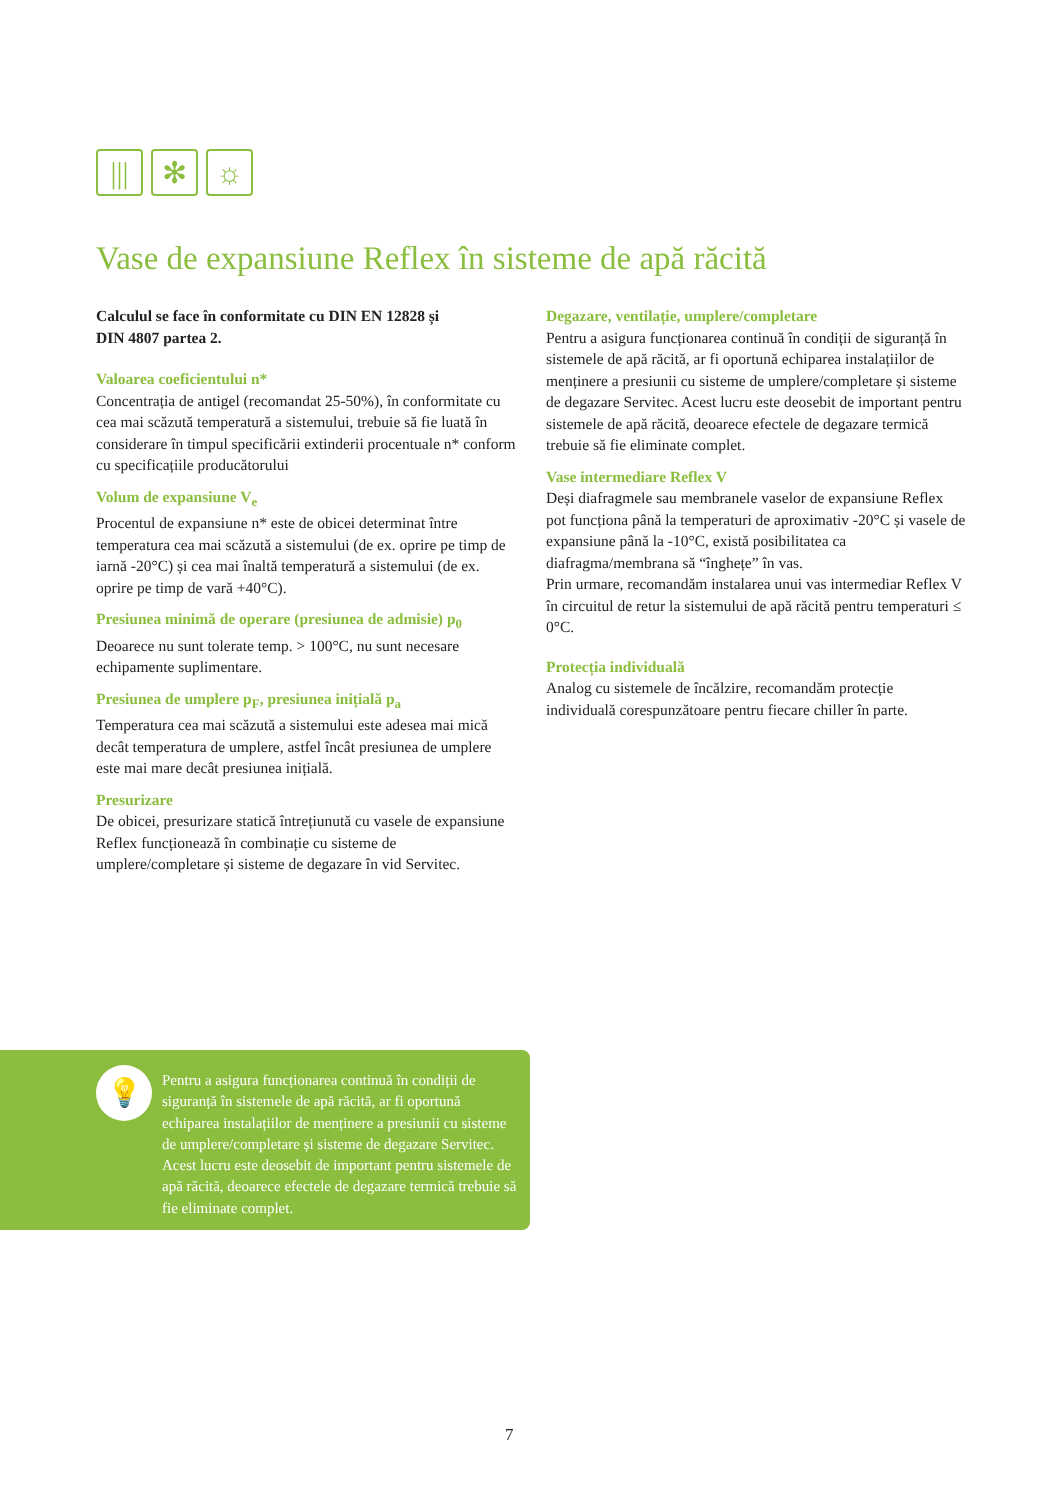|||
✻ ☼
Vase de expansiune Reflex în sisteme de apă răcită
Calculul se face în conformitate cu DIN EN 12828 și
DIN 4807 partea 2.
Valoarea coeficientului n*
Concentrația de antigel (recomandat 25-50%), în conformitate cu cea mai scăzută temperatură a sistemului, trebuie să fie luată în considerare în timpul specificării extinderii procentuale n* conform cu specificațiile producătorului
Volum de expansiune V<sub>e</sub>
Procentul de expansiune n* este de obicei determinat între temperatura cea mai scăzută a sistemului (de ex. oprire pe timp de iarnă -20°C) și cea mai înaltă temperatură a sistemului (de ex. oprire pe timp de vară +40°C).
Presiunea minimă de operare (presiunea de admisie) p<sub>0</sub>
Deoarece nu sunt tolerate temp. > 100°C, nu sunt necesare echipamente suplimentare.
Presiunea de umplere p<sub>F</sub>, presiunea inițială p<sub>a</sub>
Temperatura cea mai scăzută a sistemului este adesea mai mică decât temperatura de umplere, astfel încât presiunea de umplere este mai mare decât presiunea inițială.
Presurizare
De obicei, presurizare statică întrețiunută cu vasele de expansiune Reflex funcționează în combinație cu sisteme de umplere/completare și sisteme de degazare în vid Servitec.
Degazare, ventilație, umplere/completare
Pentru a asigura funcționarea continuă în condiții de siguranță în sistemele de apă răcită, ar fi oportună echiparea instalațiilor de menținere a presiunii cu sisteme de umplere/completare și sisteme de degazare Servitec. Acest lucru este deosebit de important pentru sistemele de apă răcită, deoarece efectele de degazare termică trebuie să fie eliminate complet.
Vase intermediare Reflex V
Deși diafragmele sau membranele vaselor de expansiune Reflex pot funcționa până la temperaturi de aproximativ -20°C și vasele de expansiune până la -10°C, există posibilitatea ca diafragma/membrana să “înghețe” în vas.
Prin urmare, recomandăm instalarea unui vas intermediar Reflex V în circuitul de retur la sistemului de apă răcită pentru temperaturi ≤ 0°C.
Protecția individuală
Analog cu sistemele de încălzire, recomandăm protecție individuală corespunzătoare pentru fiecare chiller în parte.
💡
Pentru a asigura funcționarea continuă în condiții de siguranță în sistemele de apă răcită, ar fi oportună echiparea instalațiilor de menținere a presiunii cu sisteme de umplere/completare și sisteme de degazare Servitec. Acest lucru este deosebit de important pentru sistemele de apă răcită, deoarece efectele de degazare termică trebuie să fie eliminate complet.
7